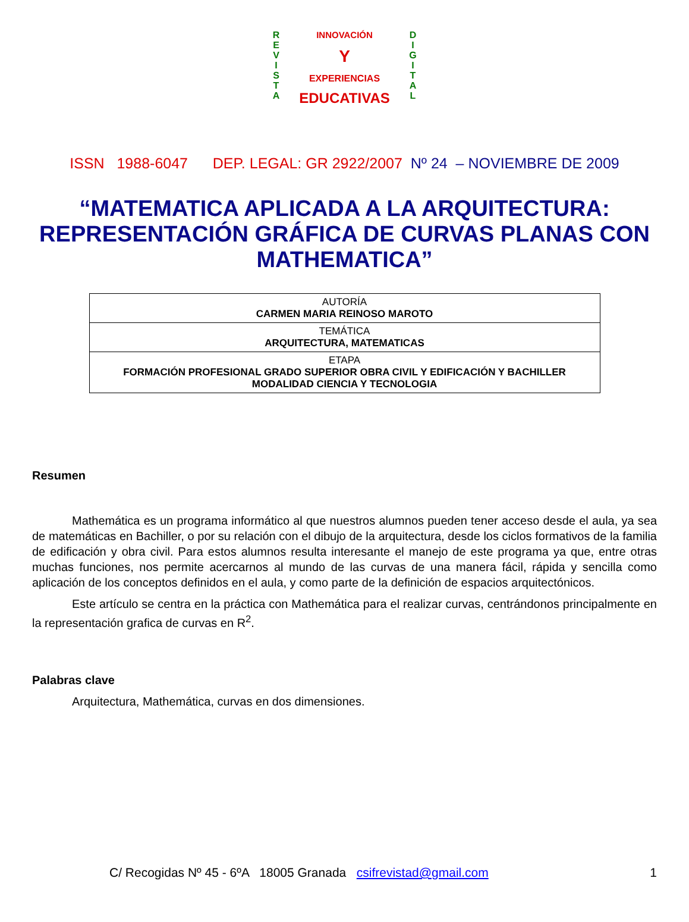R
E
V
I
S
T
A
INNOVACIÓN
Y
EXPERIENCIAS
EDUCATIVAS
D
I
G
I
T
A
L
ISSN 1988-6047 DEP. LEGAL: GR 2922/2007 Nº 24 – NOVIEMBRE DE 2009
“MATEMATICA APLICADA A LA ARQUITECTURA: REPRESENTACIÓN GRÁFICA DE CURVAS PLANAS CON MATHEMATICA”
| AUTORÍA CARMEN MARIA REINOSO MAROTO |
| TEMÁTICA ARQUITECTURA, MATEMATICAS |
| ETAPA FORMACIÓN PROFESIONAL GRADO SUPERIOR OBRA CIVIL Y EDIFICACIÓN Y BACHILLER MODALIDAD CIENCIA Y TECNOLOGIA |
Resumen
Mathemática es un programa informático al que nuestros alumnos pueden tener acceso desde el aula, ya sea de matemáticas en Bachiller, o por su relación con el dibujo de la arquitectura, desde los ciclos formativos de la familia de edificación y obra civil. Para estos alumnos resulta interesante el manejo de este programa ya que, entre otras muchas funciones, nos permite acercarnos al mundo de las curvas de una manera fácil, rápida y sencilla como aplicación de los conceptos definidos en el aula, y como parte de la definición de espacios arquitectónicos.
Este artículo se centra en la práctica con Mathemática para el realizar curvas, centrándonos principalmente en la representación grafica de curvas en R<sup>2</sup>.
Palabras clave
Arquitectura, Mathemática, curvas en dos dimensiones.
C/ Recogidas Nº 45 - 6ºA 18005 Granada csifrevistad@gmail.com 1